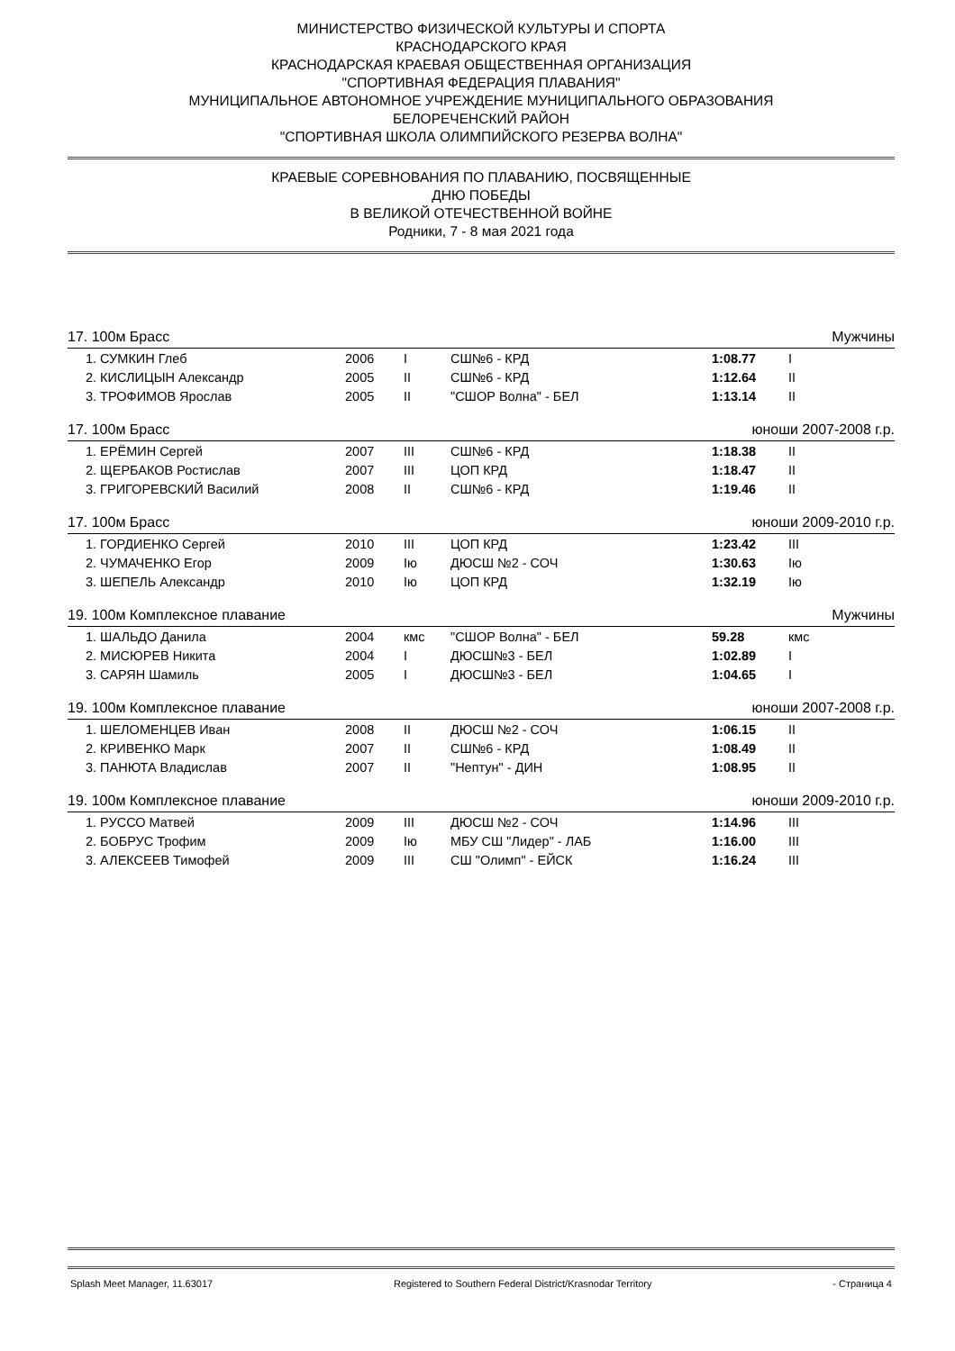МИНИСТЕРСТВО ФИЗИЧЕСКОЙ КУЛЬТУРЫ И СПОРТА
КРАСНОДАРСКОГО КРАЯ
КРАСНОДАРСКАЯ КРАЕВАЯ ОБЩЕСТВЕННАЯ ОРГАНИЗАЦИЯ
"СПОРТИВНАЯ ФЕДЕРАЦИЯ ПЛАВАНИЯ"
МУНИЦИПАЛЬНОЕ АВТОНОМНОЕ УЧРЕЖДЕНИЕ МУНИЦИПАЛЬНОГО ОБРАЗОВАНИЯ
БЕЛОРЕЧЕНСКИЙ РАЙОН
"СПОРТИВНАЯ ШКОЛА ОЛИМПИЙСКОГО РЕЗЕРВА ВОЛНА"
КРАЕВЫЕ СОРЕВНОВАНИЯ ПО ПЛАВАНИЮ, ПОСВЯЩЕННЫЕ
ДНЮ ПОБЕДЫ
В ВЕЛИКОЙ ОТЕЧЕСТВЕННОЙ ВОЙНЕ
Родники, 7 - 8 мая 2021 года
17. 100м Брасс Мужчины
| 1. СУМКИН Глеб | 2006 | I | СШ№6 - КРД | 1:08.77 | I |
| 2. КИСЛИЦЫН Александр | 2005 | II | СШ№6 - КРД | 1:12.64 | II |
| 3. ТРОФИМОВ Ярослав | 2005 | II | "СШОР Волна" - БЕЛ | 1:13.14 | II |
17. 100м Брасс юноши 2007-2008 г.р.
| 1. ЕРЁМИН Сергей | 2007 | III | СШ№6 - КРД | 1:18.38 | II |
| 2. ЩЕРБАКОВ Ростислав | 2007 | III | ЦОП КРД | 1:18.47 | II |
| 3. ГРИГОРЕВСКИЙ Василий | 2008 | II | СШ№6 - КРД | 1:19.46 | II |
17. 100м Брасс юноши 2009-2010 г.р.
| 1. ГОРДИЕНКО Сергей | 2010 | III | ЦОП КРД | 1:23.42 | III |
| 2. ЧУМАЧЕНКО Егор | 2009 | Iю | ДЮСШ №2 - СОЧ | 1:30.63 | Iю |
| 3. ШЕПЕЛЬ Александр | 2010 | Iю | ЦОП КРД | 1:32.19 | Iю |
19. 100м Комплексное плавание Мужчины
| 1. ШАЛЬДО Данила | 2004 | кмс | "СШОР Волна" - БЕЛ | 59.28 | кмс |
| 2. МИСЮРЕВ Никита | 2004 | I | ДЮСШ№3 - БЕЛ | 1:02.89 | I |
| 3. САРЯН Шамиль | 2005 | I | ДЮСШ№3 - БЕЛ | 1:04.65 | I |
19. 100м Комплексное плавание юноши 2007-2008 г.р.
| 1. ШЕЛОМЕНЦЕВ Иван | 2008 | II | ДЮСШ №2 - СОЧ | 1:06.15 | II |
| 2. КРИВЕНКО Марк | 2007 | II | СШ№6 - КРД | 1:08.49 | II |
| 3. ПАНЮТА Владислав | 2007 | II | "Нептун" - ДИН | 1:08.95 | II |
19. 100м Комплексное плавание юноши 2009-2010 г.р.
| 1. РУССО Матвей | 2009 | III | ДЮСШ №2 - СОЧ | 1:14.96 | III |
| 2. БОБРУС Трофим | 2009 | Iю | МБУ СШ "Лидер" - ЛАБ | 1:16.00 | III |
| 3. АЛЕКСЕЕВ Тимофей | 2009 | III | СШ "Олимп" - ЕЙСК | 1:16.24 | III |
Splash Meet Manager, 11.63017 Registered to Southern Federal District/Krasnodar Territory - Страница 4